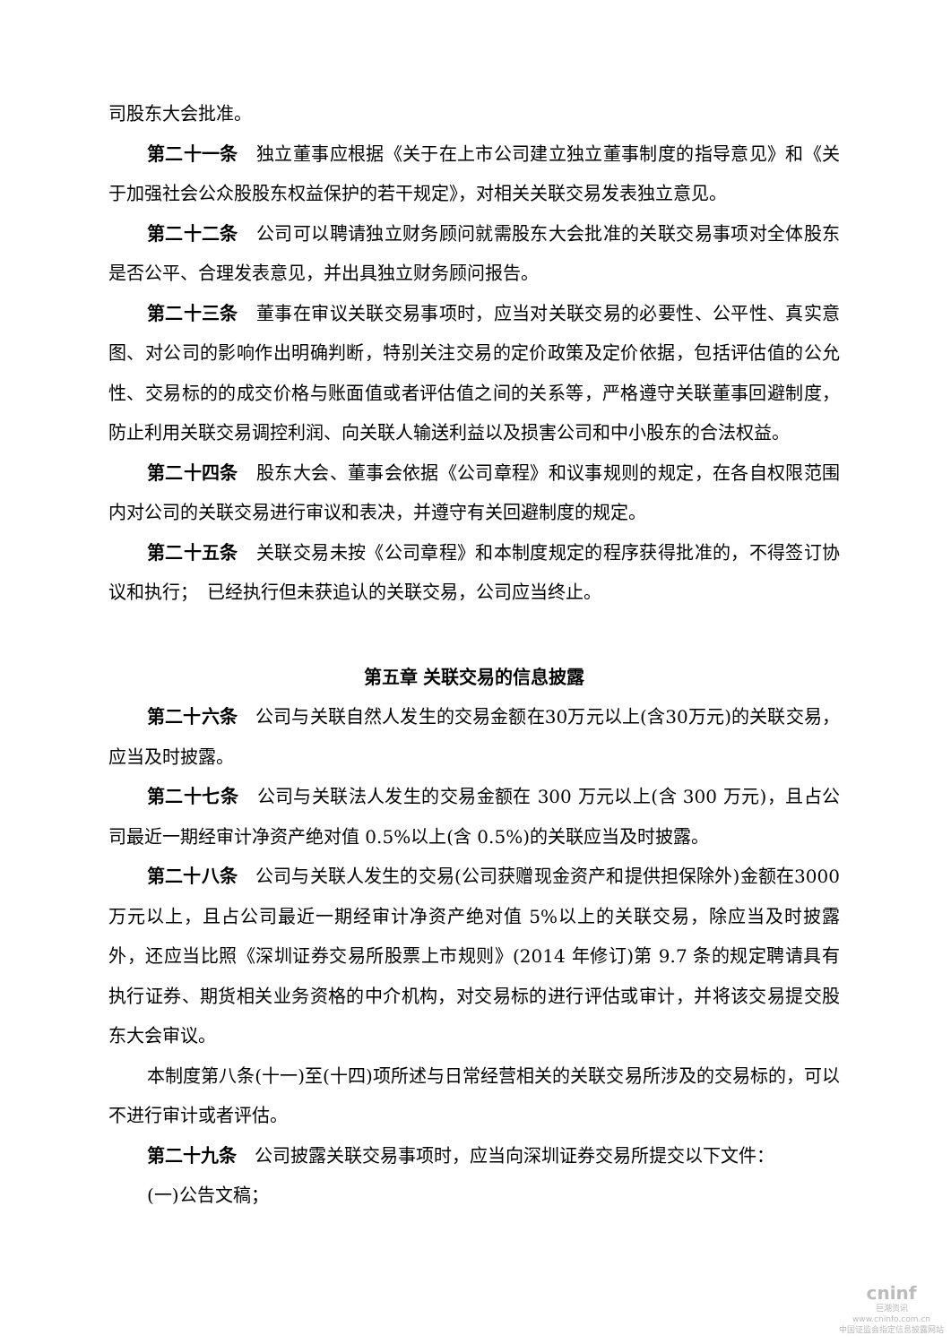司股东大会批准。
第二十一条　独立董事应根据《关于在上市公司建立独立董事制度的指导意见》和《关于加强社会公众股股东权益保护的若干规定》，对相关关联交易发表独立意见。
第二十二条　公司可以聘请独立财务顾问就需股东大会批准的关联交易事项对全体股东是否公平、合理发表意见，并出具独立财务顾问报告。
第二十三条　董事在审议关联交易事项时，应当对关联交易的必要性、公平性、真实意图、对公司的影响作出明确判断，特别关注交易的定价政策及定价依据，包括评估值的公允性、交易标的的成交价格与账面值或者评估值之间的关系等，严格遵守关联董事回避制度，防止利用关联交易调控利润、向关联人输送利益以及损害公司和中小股东的合法权益。
第二十四条　股东大会、董事会依据《公司章程》和议事规则的规定，在各自权限范围内对公司的关联交易进行审议和表决，并遵守有关回避制度的规定。
第二十五条　关联交易未按《公司章程》和本制度规定的程序获得批准的，不得签订协议和执行；　已经执行但未获追认的关联交易，公司应当终止。
第五章 关联交易的信息披露
第二十六条　公司与关联自然人发生的交易金额在30万元以上(含30万元)的关联交易，应当及时披露。
第二十七条　公司与关联法人发生的交易金额在 300 万元以上(含 300 万元)，且占公司最近一期经审计净资产绝对值 0.5%以上(含 0.5%)的关联应当及时披露。
第二十八条　公司与关联人发生的交易(公司获赠现金资产和提供担保除外)金额在3000 万元以上，且占公司最近一期经审计净资产绝对值 5%以上的关联交易，除应当及时披露外，还应当比照《深圳证券交易所股票上市规则》(2014 年修订)第 9.7 条的规定聘请具有执行证券、期货相关业务资格的中介机构，对交易标的进行评估或审计，并将该交易提交股东大会审议。
本制度第八条(十一)至(十四)项所述与日常经营相关的关联交易所涉及的交易标的，可以不进行审计或者评估。
第二十九条　公司披露关联交易事项时，应当向深圳证券交易所提交以下文件：
(一)公告文稿；
cninf
巨潮资讯
www.cninfo.com.cn
中国证监会指定信息披露网站